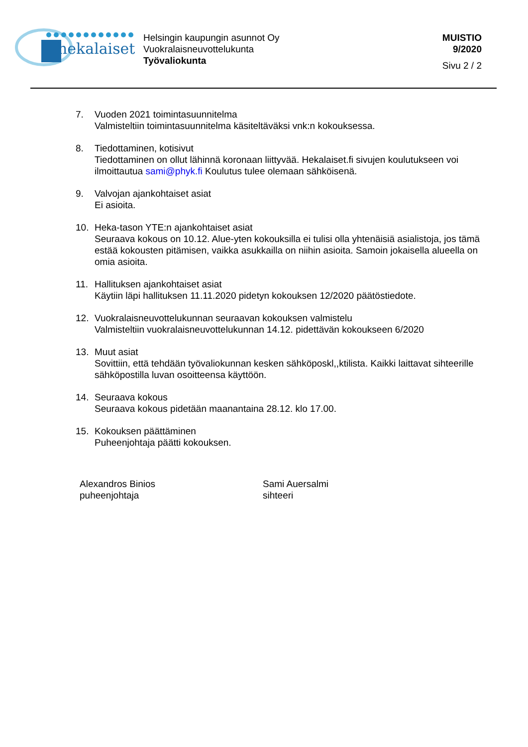hekalaiset
Helsingin kaupungin asunnot Oy
Vuokralaisneuvottelukunta
Työvaliokunta
MUISTIO
9/2020
Sivu 2 / 2
7. Vuoden 2021 toimintasuunnitelma
Valmisteltiin toimintasuunnitelma käsiteltäväksi vnk:n kokouksessa.
8. Tiedottaminen, kotisivut
Tiedottaminen on ollut lähinnä koronaan liittyvää. Hekalaiset.fi sivujen koulutukseen voi ilmoittautua sami@phyk.fi Koulutus tulee olemaan sähköisenä.
9. Valvojan ajankohtaiset asiat
Ei asioita.
10. Heka-tason YTE:n ajankohtaiset asiat
Seuraava kokous on 10.12. Alue-yten kokouksilla ei tulisi olla yhtenäisiä asialistoja, jos tämä estää kokousten pitämisen, vaikka asukkailla on niihin asioita. Samoin jokaisella alueella on omia asioita.
11. Hallituksen ajankohtaiset asiat
Käytiin läpi hallituksen 11.11.2020 pidetyn kokouksen 12/2020 päätöstiedote.
12. Vuokralaisneuvottelukunnan seuraavan kokouksen valmistelu
Valmisteltiin vuokralaisneuvottelukunnan 14.12. pidettävän kokoukseen 6/2020
13. Muut asiat
Sovittiin, että tehdään työvaliokunnan kesken sähköposkl,,ktilista. Kaikki laittavat sihteerille sähköpostilla luvan osoitteensa käyttöön.
14. Seuraava kokous
Seuraava kokous pidetään maanantaina 28.12. klo 17.00.
15. Kokouksen päättäminen
Puheenjohtaja päätti kokouksen.
Alexandros Binios
puheenjohtaja
Sami Auersalmi
sihteeri